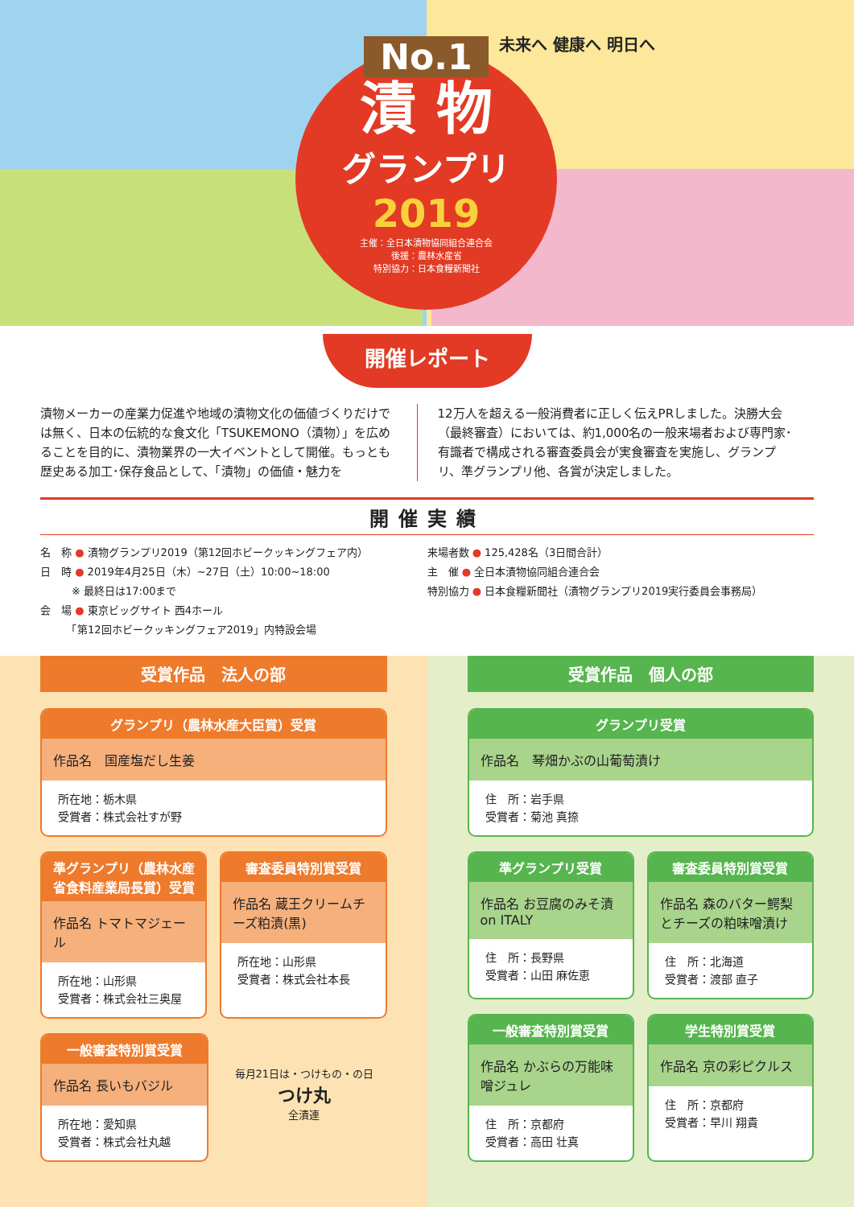No.1
漬 物
グランプリ
2019
主催：全日本漬物協同組合連合会
後援：農林水産省
特別協力：日本食糧新聞社
未来へ 健康へ 明日へ
開催レポート
漬物メーカーの産業力促進や地域の漬物文化の価値づくりだけでは無く、日本の伝統的な食文化「TSUKEMONO（漬物）」を広めることを目的に、漬物業界の一大イベントとして開催。もっとも歴史ある加工･保存食品として、「漬物」の価値・魅力を
12万人を超える一般消費者に正しく伝えPRしました。決勝大会（最終審査）においては、約1,000名の一般来場者および専門家･有識者で構成される審査委員会が実食審査を実施し、グランプリ、準グランプリ他、各賞が決定しました。
開催実績
名　称 ● 漬物グランプリ2019（第12回ホビークッキングフェア内）
日　時 ● 2019年4月25日（木）~27日（土）10:00~18:00
　　　※ 最終日は17:00まで
会　場 ● 東京ビッグサイト 西4ホール
　　　「第12回ホビークッキングフェア2019」内特設会場
来場者数 ● 125,428名（3日間合計）
主　催 ● 全日本漬物協同組合連合会
特別協力 ● 日本食糧新聞社（漬物グランプリ2019実行委員会事務局）
受賞作品　法人の部
グランプリ（農林水産大臣賞）受賞
作品名　国産塩だし生姜
所在地：栃木県
受賞者：株式会社すが野
準グランプリ（農林水産省食料産業局長賞）受賞
作品名 トマトマジェール
所在地：山形県
受賞者：株式会社三奥屋
審査委員特別賞受賞
作品名 蔵王クリームチーズ粕漬(黒)
所在地：山形県
受賞者：株式会社本長
一般審査特別賞受賞
作品名 長いもバジル
所在地：愛知県
受賞者：株式会社丸越
毎月21日は・つけもの・の日
つけ丸
全漬連
受賞作品　個人の部
グランプリ受賞
作品名　琴畑かぶの山葡萄漬け
住　所：岩手県
受賞者：菊池 真捺
準グランプリ受賞
作品名 お豆腐のみそ漬 on ITALY
住　所：長野県
受賞者：山田 麻佐恵
審査委員特別賞受賞
作品名 森のバター鰐梨とチーズの粕味噌漬け
住　所：北海道
受賞者：渡部 直子
一般審査特別賞受賞
作品名 かぶらの万能味噌ジュレ
住　所：京都府
受賞者：高田 壮真
学生特別賞受賞
作品名 京の彩ピクルス
住　所：京都府
受賞者：早川 翔貴